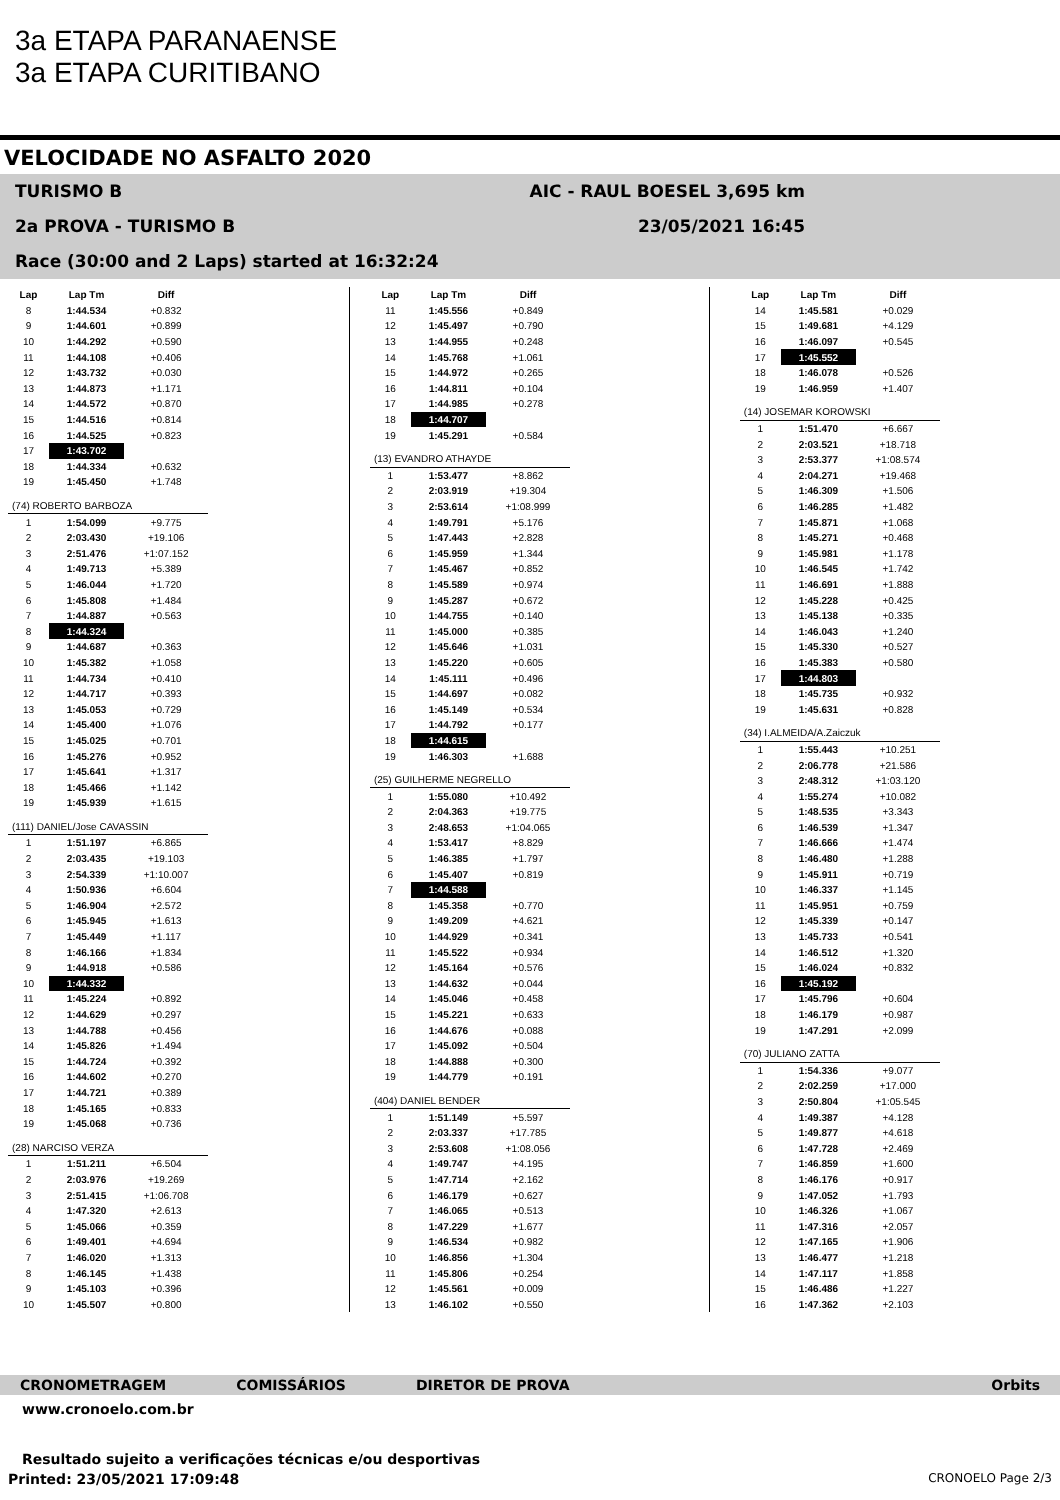3a ETAPA PARANAENSE
3a ETAPA CURITIBANO
VELOCIDADE NO ASFALTO 2020
TURISMO B AIC - RAUL BOESEL 3,695 km
2a PROVA - TURISMO B 23/05/2021 16:45
Race (30:00 and 2 Laps) started at 16:32:24
| Lap | Lap Tm | Diff |
| --- | --- | --- |
| 8 | 1:44.534 | +0.832 |
| 9 | 1:44.601 | +0.899 |
| 10 | 1:44.292 | +0.590 |
| 11 | 1:44.108 | +0.406 |
| 12 | 1:43.732 | +0.030 |
| 13 | 1:44.873 | +1.171 |
| 14 | 1:44.572 | +0.870 |
| 15 | 1:44.516 | +0.814 |
| 16 | 1:44.525 | +0.823 |
| 17 | 1:43.702 | |
| 18 | 1:44.334 | +0.632 |
| 19 | 1:45.450 | +1.748 |
| (74) ROBERTO BARBOZA | | |
| 1 | 1:54.099 | +9.775 |
| 2 | 2:03.430 | +19.106 |
| 3 | 2:51.476 | +1:07.152 |
| 4 | 1:49.713 | +5.389 |
| 5 | 1:46.044 | +1.720 |
| 6 | 1:45.808 | +1.484 |
| 7 | 1:44.887 | +0.563 |
| 8 | 1:44.324 | |
| 9 | 1:44.687 | +0.363 |
| 10 | 1:45.382 | +1.058 |
| 11 | 1:44.734 | +0.410 |
| 12 | 1:44.717 | +0.393 |
| 13 | 1:45.053 | +0.729 |
| 14 | 1:45.400 | +1.076 |
| 15 | 1:45.025 | +0.701 |
| 16 | 1:45.276 | +0.952 |
| 17 | 1:45.641 | +1.317 |
| 18 | 1:45.466 | +1.142 |
| 19 | 1:45.939 | +1.615 |
| (111) DANIEL/Jose CAVASSIN | | |
| 1 | 1:51.197 | +6.865 |
| 2 | 2:03.435 | +19.103 |
| 3 | 2:54.339 | +1:10.007 |
| 4 | 1:50.936 | +6.604 |
| 5 | 1:46.904 | +2.572 |
| 6 | 1:45.945 | +1.613 |
| 7 | 1:45.449 | +1.117 |
| 8 | 1:46.166 | +1.834 |
| 9 | 1:44.918 | +0.586 |
| 10 | 1:44.332 | |
| 11 | 1:45.224 | +0.892 |
| 12 | 1:44.629 | +0.297 |
| 13 | 1:44.788 | +0.456 |
| 14 | 1:45.826 | +1.494 |
| 15 | 1:44.724 | +0.392 |
| 16 | 1:44.602 | +0.270 |
| 17 | 1:44.721 | +0.389 |
| 18 | 1:45.165 | +0.833 |
| 19 | 1:45.068 | +0.736 |
| (28) NARCISO VERZA | | |
| 1 | 1:51.211 | +6.504 |
| 2 | 2:03.976 | +19.269 |
| 3 | 2:51.415 | +1:06.708 |
| 4 | 1:47.320 | +2.613 |
| 5 | 1:45.066 | +0.359 |
| 6 | 1:49.401 | +4.694 |
| 7 | 1:46.020 | +1.313 |
| 8 | 1:46.145 | +1.438 |
| 9 | 1:45.103 | +0.396 |
| 10 | 1:45.507 | +0.800 |
| Lap | Lap Tm | Diff |
| --- | --- | --- |
| 11 | 1:45.556 | +0.849 |
| 12 | 1:45.497 | +0.790 |
| 13 | 1:44.955 | +0.248 |
| 14 | 1:45.768 | +1.061 |
| 15 | 1:44.972 | +0.265 |
| 16 | 1:44.811 | +0.104 |
| 17 | 1:44.985 | +0.278 |
| 18 | 1:44.707 | |
| 19 | 1:45.291 | +0.584 |
| (13) EVANDRO ATHAYDE | | |
| 1 | 1:53.477 | +8.862 |
| 2 | 2:03.919 | +19.304 |
| 3 | 2:53.614 | +1:08.999 |
| 4 | 1:49.791 | +5.176 |
| 5 | 1:47.443 | +2.828 |
| 6 | 1:45.959 | +1.344 |
| 7 | 1:45.467 | +0.852 |
| 8 | 1:45.589 | +0.974 |
| 9 | 1:45.287 | +0.672 |
| 10 | 1:44.755 | +0.140 |
| 11 | 1:45.000 | +0.385 |
| 12 | 1:45.646 | +1.031 |
| 13 | 1:45.220 | +0.605 |
| 14 | 1:45.111 | +0.496 |
| 15 | 1:44.697 | +0.082 |
| 16 | 1:45.149 | +0.534 |
| 17 | 1:44.792 | +0.177 |
| 18 | 1:44.615 | |
| 19 | 1:46.303 | +1.688 |
| (25) GUILHERME NEGRELLO | | |
| 1 | 1:55.080 | +10.492 |
| 2 | 2:04.363 | +19.775 |
| 3 | 2:48.653 | +1:04.065 |
| 4 | 1:53.417 | +8.829 |
| 5 | 1:46.385 | +1.797 |
| 6 | 1:45.407 | +0.819 |
| 7 | 1:44.588 | |
| 8 | 1:45.358 | +0.770 |
| 9 | 1:49.209 | +4.621 |
| 10 | 1:44.929 | +0.341 |
| 11 | 1:45.522 | +0.934 |
| 12 | 1:45.164 | +0.576 |
| 13 | 1:44.632 | +0.044 |
| 14 | 1:45.046 | +0.458 |
| 15 | 1:45.221 | +0.633 |
| 16 | 1:44.676 | +0.088 |
| 17 | 1:45.092 | +0.504 |
| 18 | 1:44.888 | +0.300 |
| 19 | 1:44.779 | +0.191 |
| (404) DANIEL BENDER | | |
| 1 | 1:51.149 | +5.597 |
| 2 | 2:03.337 | +17.785 |
| 3 | 2:53.608 | +1:08.056 |
| 4 | 1:49.747 | +4.195 |
| 5 | 1:47.714 | +2.162 |
| 6 | 1:46.179 | +0.627 |
| 7 | 1:46.065 | +0.513 |
| 8 | 1:47.229 | +1.677 |
| 9 | 1:46.534 | +0.982 |
| 10 | 1:46.856 | +1.304 |
| 11 | 1:45.806 | +0.254 |
| 12 | 1:45.561 | +0.009 |
| 13 | 1:46.102 | +0.550 |
| Lap | Lap Tm | Diff |
| --- | --- | --- |
| 14 | 1:45.581 | +0.029 |
| 15 | 1:49.681 | +4.129 |
| 16 | 1:46.097 | +0.545 |
| 17 | 1:45.552 | |
| 18 | 1:46.078 | +0.526 |
| 19 | 1:46.959 | +1.407 |
| (14) JOSEMAR KOROWSKI | | |
| 1 | 1:51.470 | +6.667 |
| 2 | 2:03.521 | +18.718 |
| 3 | 2:53.377 | +1:08.574 |
| 4 | 2:04.271 | +19.468 |
| 5 | 1:46.309 | +1.506 |
| 6 | 1:46.285 | +1.482 |
| 7 | 1:45.871 | +1.068 |
| 8 | 1:45.271 | +0.468 |
| 9 | 1:45.981 | +1.178 |
| 10 | 1:46.545 | +1.742 |
| 11 | 1:46.691 | +1.888 |
| 12 | 1:45.228 | +0.425 |
| 13 | 1:45.138 | +0.335 |
| 14 | 1:46.043 | +1.240 |
| 15 | 1:45.330 | +0.527 |
| 16 | 1:45.383 | +0.580 |
| 17 | 1:44.803 | |
| 18 | 1:45.735 | +0.932 |
| 19 | 1:45.631 | +0.828 |
| (34) I.ALMEIDA/A.Zaiczuk | | |
| 1 | 1:55.443 | +10.251 |
| 2 | 2:06.778 | +21.586 |
| 3 | 2:48.312 | +1:03.120 |
| 4 | 1:55.274 | +10.082 |
| 5 | 1:48.535 | +3.343 |
| 6 | 1:46.539 | +1.347 |
| 7 | 1:46.666 | +1.474 |
| 8 | 1:46.480 | +1.288 |
| 9 | 1:45.911 | +0.719 |
| 10 | 1:46.337 | +1.145 |
| 11 | 1:45.951 | +0.759 |
| 12 | 1:45.339 | +0.147 |
| 13 | 1:45.733 | +0.541 |
| 14 | 1:46.512 | +1.320 |
| 15 | 1:46.024 | +0.832 |
| 16 | 1:45.192 | |
| 17 | 1:45.796 | +0.604 |
| 18 | 1:46.179 | +0.987 |
| 19 | 1:47.291 | +2.099 |
| (70) JULIANO ZATTA | | |
| 1 | 1:54.336 | +9.077 |
| 2 | 2:02.259 | +17.000 |
| 3 | 2:50.804 | +1:05.545 |
| 4 | 1:49.387 | +4.128 |
| 5 | 1:49.877 | +4.618 |
| 6 | 1:47.728 | +2.469 |
| 7 | 1:46.859 | +1.600 |
| 8 | 1:46.176 | +0.917 |
| 9 | 1:47.052 | +1.793 |
| 10 | 1:46.326 | +1.067 |
| 11 | 1:47.316 | +2.057 |
| 12 | 1:47.165 | +1.906 |
| 13 | 1:46.477 | +1.218 |
| 14 | 1:47.117 | +1.858 |
| 15 | 1:46.486 | +1.227 |
| 16 | 1:47.362 | +2.103 |
CRONOMETRAGEM COMISSÁRIOS DIRETOR DE PROVA Orbits
www.cronoelo.com.br
Resultado sujeito a verificações técnicas e/ou desportivas
Printed: 23/05/2021 17:09:48 CRONOELO Page 2/3